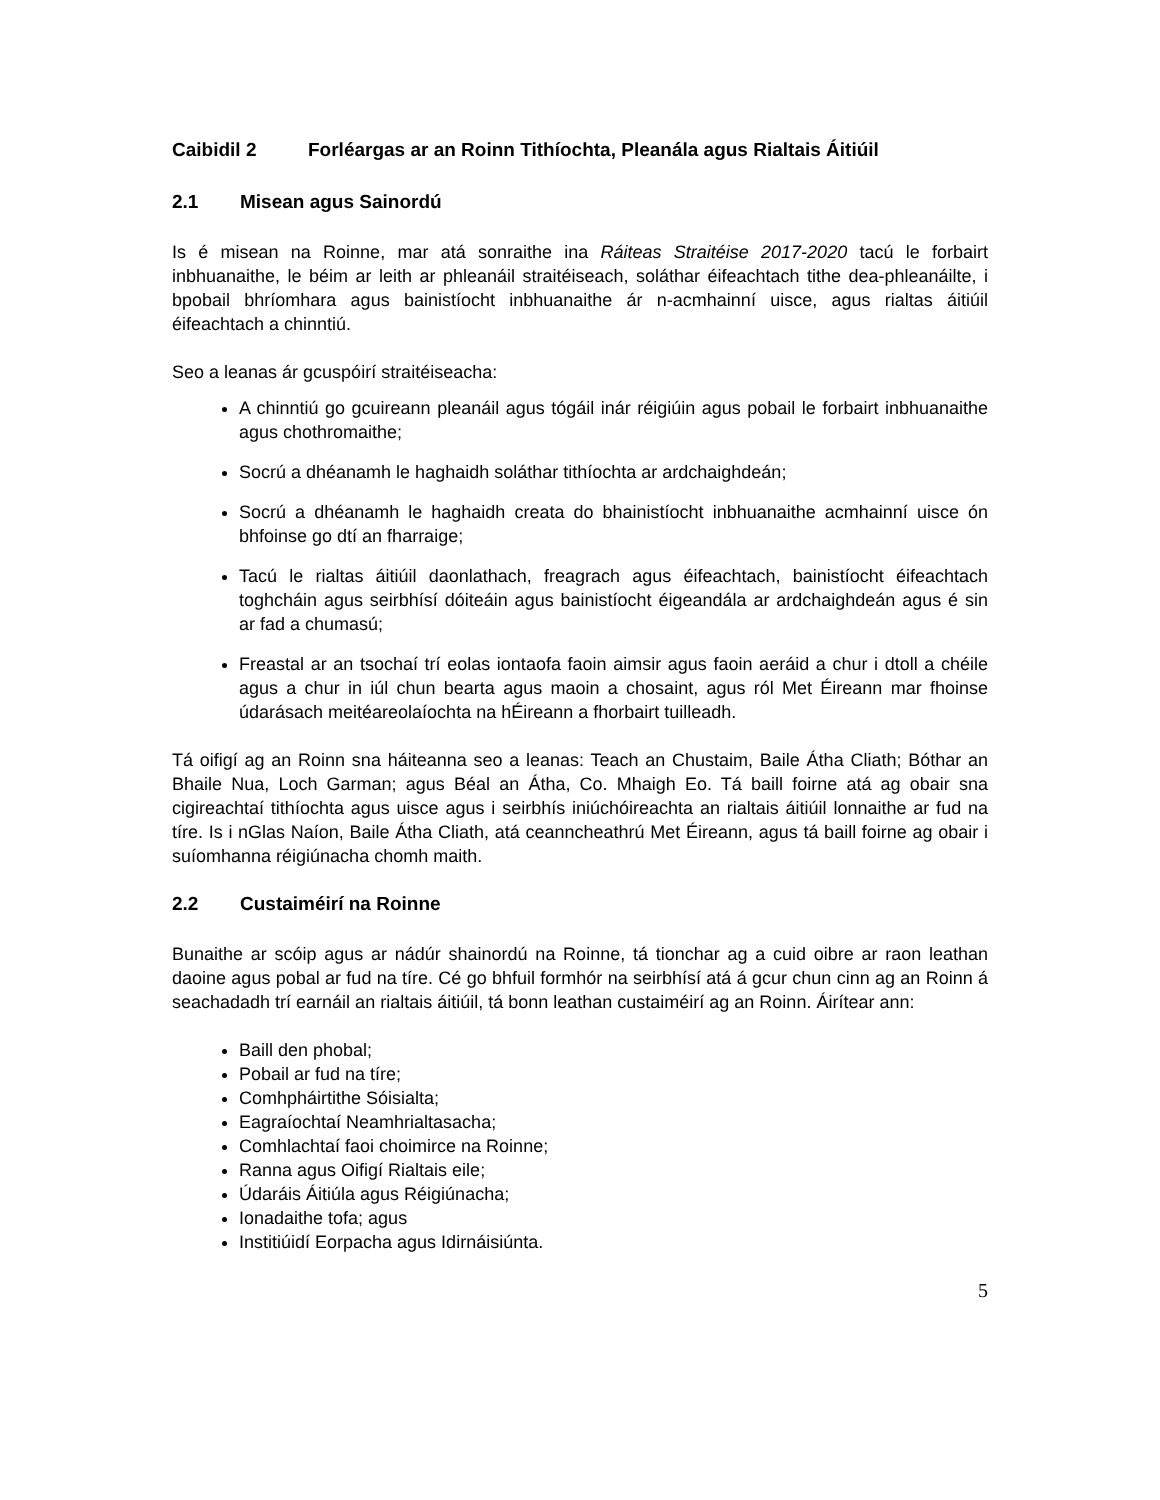Caibidil 2 Forléargas ar an Roinn Tithíochta, Pleanála agus Rialtais Áitiúil
2.1 Misean agus Sainordú
Is é misean na Roinne, mar atá sonraithe ina Ráiteas Straitéise 2017-2020 tacú le forbairt inbhuanaithe, le béim ar leith ar phleanáil straitéiseach, soláthar éifeachtach tithe dea-phleanáilte, i bpobail bhríomhara agus bainistíocht inbhuanaithe ár n-acmhainní uisce, agus rialtas áitiúil éifeachtach a chinntiú.
Seo a leanas ár gcuspóirí straitéiseacha:
A chinntiú go gcuireann pleanáil agus tógáil inár réigiúin agus pobail le forbairt inbhuanaithe agus chothromaithe;
Socrú a dhéanamh le haghaidh soláthar tithíochta ar ardchaighdeán;
Socrú a dhéanamh le haghaidh creata do bhainistíocht inbhuanaithe acmhainní uisce ón bhfoinse go dtí an fharraige;
Tacú le rialtas áitiúil daonlathach, freagrach agus éifeachtach, bainistíocht éifeachtach toghcháin agus seirbhísí dóiteáin agus bainistíocht éigeandála ar ardchaighdeán agus é sin ar fad a chumasú;
Freastal ar an tsochaí trí eolas iontaofa faoin aimsir agus faoin aeráid a chur i dtoll a chéile agus a chur in iúl chun bearta agus maoin a chosaint, agus ról Met Éireann mar fhoinse údarásach meitéareolaíochta na hÉireann a fhorbairt tuilleadh.
Tá oifigí ag an Roinn sna háiteanna seo a leanas: Teach an Chustaim, Baile Átha Cliath; Bóthar an Bhaile Nua, Loch Garman; agus Béal an Átha, Co. Mhaigh Eo. Tá baill foirne atá ag obair sna cigireachtaí tithíochta agus uisce agus i seirbhís iniúchóireachta an rialtais áitiúil lonnaithe ar fud na tíre. Is i nGlas Naíon, Baile Átha Cliath, atá ceanncheathrú Met Éireann, agus tá baill foirne ag obair i suíomhanna réigiúnacha chomh maith.
2.2 Custaiméirí na Roinne
Bunaithe ar scóip agus ar nádúr shainordú na Roinne, tá tionchar ag a cuid oibre ar raon leathan daoine agus pobal ar fud na tíre. Cé go bhfuil formhór na seirbhísí atá á gcur chun cinn ag an Roinn á seachadadh trí earnáil an rialtais áitiúil, tá bonn leathan custaiméirí ag an Roinn. Áirítear ann:
Baill den phobal;
Pobail ar fud na tíre;
Comhpháirtithe Sóisialta;
Eagraíochtaí Neamhrialtasacha;
Comhlachtaí faoi choimirce na Roinne;
Ranna agus Oifigí Rialtais eile;
Údaráis Áitiúla agus Réigiúnacha;
Ionadaithe tofa; agus
Institiúidí Eorpacha agus Idirnáisiúnta.
5